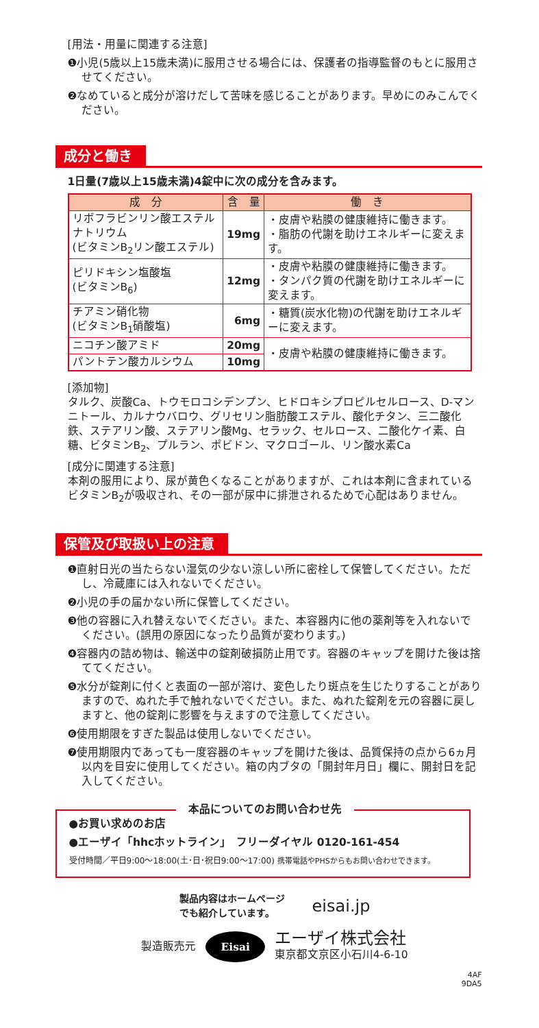[用法・用量に関連する注意]
❶小児(5歳以上15歳未満)に服用させる場合には、保護者の指導監督のもとに服用させてください。
❷なめていると成分が溶けだして苦味を感じることがあります。早めにのみこんでください。
成分と働き
1日量(7歳以上15歳未満)4錠中に次の成分を含みます。
| 成 分 | 含 量 | 働 き |
| --- | --- | --- |
| リボフラビンリン酸エステルナトリウム (ビタミンB<sub>2</sub>リン酸エステル) | 19mg | ・皮膚や粘膜の健康維持に働きます。 ・脂肪の代謝を助けエネルギーに変えます。 |
| ピリドキシン塩酸塩 (ビタミンB<sub>6</sub>) | 12mg | ・皮膚や粘膜の健康維持に働きます。 ・タンパク質の代謝を助けエネルギーに変えます。 |
| チアミン硝化物 (ビタミンB<sub>1</sub>硝酸塩) | 6mg | ・糖質(炭水化物)の代謝を助けエネルギーに変えます。 |
| ニコチン酸アミド | 20mg | ・皮膚や粘膜の健康維持に働きます。 |
| パントテン酸カルシウム | 10mg | |
[添加物]
タルク、炭酸Ca、トウモロコシデンプン、ヒドロキシプロピルセルロース、D-マンニトール、カルナウバロウ、グリセリン脂肪酸エステル、酸化チタン、三二酸化鉄、ステアリン酸、ステアリン酸Mg、セラック、セルロース、二酸化ケイ素、白糖、ビタミンB<sub>2</sub>、プルラン、ポビドン、マクロゴール、リン酸水素Ca
[成分に関連する注意]
本剤の服用により、尿が黄色くなることがありますが、これは本剤に含まれているビタミンB<sub>2</sub>が吸収され、その一部が尿中に排泄されるためで心配はありません。
保管及び取扱い上の注意
❶直射日光の当たらない湿気の少ない涼しい所に密栓して保管してください。ただし、冷蔵庫には入れないでください。
❷小児の手の届かない所に保管してください。
❸他の容器に入れ替えないでください。また、本容器内に他の薬剤等を入れないでください。(誤用の原因になったり品質が変わります。)
❹容器内の詰め物は、輸送中の錠剤破損防止用です。容器のキャップを開けた後は捨ててください。
❺水分が錠剤に付くと表面の一部が溶け、変色したり斑点を生じたりすることがありますので、ぬれた手で触れないでください。また、ぬれた錠剤を元の容器に戻しますと、他の錠剤に影響を与えますので注意してください。
❻使用期限をすぎた製品は使用しないでください。
❼使用期限内であっても一度容器のキャップを開けた後は、品質保持の点から6ヵ月以内を目安に使用してください。箱の内ブタの「開封年月日」欄に、開封日を記入してください。
本品についてのお問い合わせ先
●お買い求めのお店
●エーザイ「hhcホットライン」　フリーダイヤル 0120-161-454
受付時間／平日9:00〜18:00(土･日･祝日9:00〜17:00) 携帯電話やPHSからもお問い合わせできます。
製品内容はホームページ
でも紹介しています。 eisai.jp
製造販売元 Eisai エーザイ株式会社
東京都文京区小石川4-6-10
4AF
9DA5